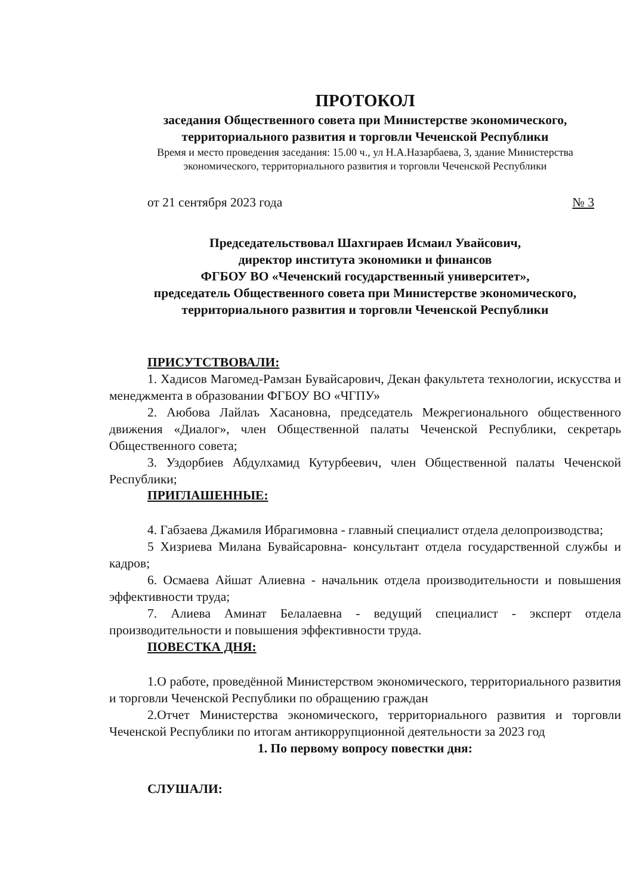ПРОТОКОЛ
заседания Общественного совета при Министерстве экономического,
территориального развития и торговли Чеченской Республики
Время и место проведения заседания: 15.00 ч., ул Н.А.Назарбаева, 3, здание Министерства
экономического, территориального развития и торговли Чеченской Республики
от 21 сентября 2023 года № 3
Председательствовал Шахгираев Исмаил Увайсович,
директор института экономики и финансов
ФГБОУ ВО «Чеченский государственный университет»,
председатель Общественного совета при Министерстве экономического,
территориального развития и торговли Чеченской Республики
ПРИСУТСТВОВАЛИ:
1. Хадисов Магомед-Рамзан Бувайсарович, Декан факультета технологии, искусства и менеджмента в образовании ФГБОУ ВО «ЧГПУ»
2. Аюбова Лайлаъ Хасановна, председатель Межрегионального общественного движения «Диалог», член Общественной палаты Чеченской Республики, секретарь Общественного совета;
3. Уздорбиев Абдулхамид Кутурбеевич, член Общественной палаты Чеченской Республики;
ПРИГЛАШЕННЫЕ:
4. Габзаева Джамиля Ибрагимовна - главный специалист отдела делопроизводства;
5 Хизриева Милана Бувайсаровна- консультант отдела государственной службы и кадров;
6. Осмаева Айшат Алиевна - начальник отдела производительности и повышения эффективности труда;
7. Алиева Аминат Белалаевна - ведущий специалист - эксперт отдела производительности и повышения эффективности труда.
ПОВЕСТКА ДНЯ:
1.О работе, проведённой Министерством экономического, территориального развития и торговли Чеченской Республики по обращению граждан
2.Отчет Министерства экономического, территориального развития и торговли Чеченской Республики по итогам антикоррупционной деятельности за 2023 год
1. По первому вопросу повестки дня:
СЛУШАЛИ: